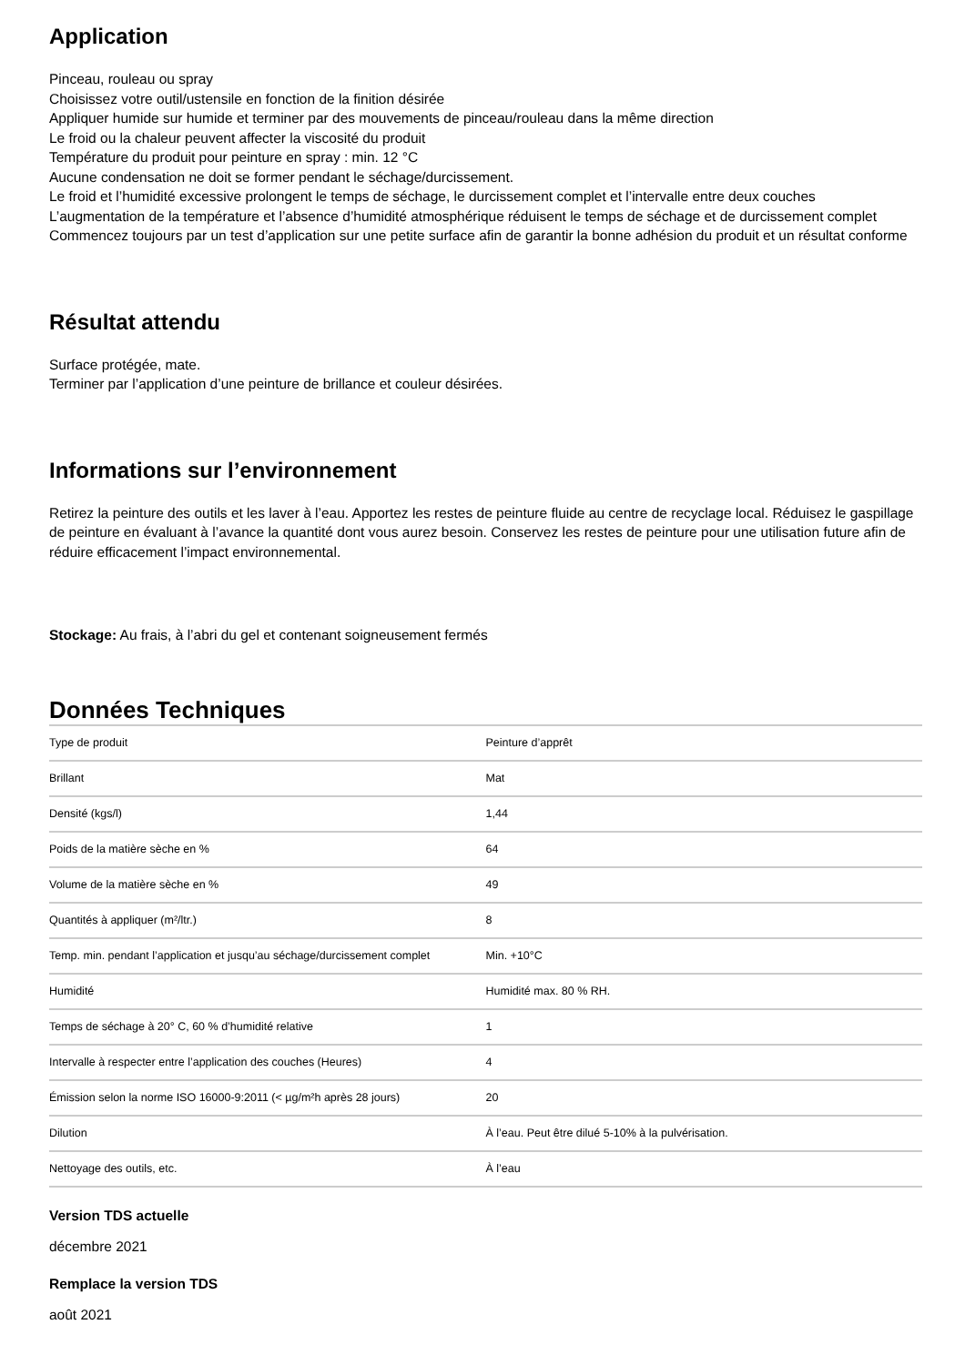Application
Pinceau, rouleau ou spray
Choisissez votre outil/ustensile en fonction de la finition désirée
Appliquer humide sur humide et terminer par des mouvements de pinceau/rouleau dans la même direction
Le froid ou la chaleur peuvent affecter la viscosité du produit
Température du produit pour peinture en spray : min. 12 °C
Aucune condensation ne doit se former pendant le séchage/durcissement.
Le froid et l’humidité excessive prolongent le temps de séchage, le durcissement complet et l’intervalle entre deux couches
L’augmentation de la température et l’absence d’humidité atmosphérique réduisent le temps de séchage et de durcissement complet
Commencez toujours par un test d’application sur une petite surface afin de garantir la bonne adhésion du produit et un résultat conforme
Résultat attendu
Surface protégée, mate.
Terminer par l’application d’une peinture de brillance et couleur désirées.
Informations sur l’environnement
Retirez la peinture des outils et les laver à l’eau. Apportez les restes de peinture fluide au centre de recyclage local. Réduisez le gaspillage de peinture en évaluant à l’avance la quantité dont vous aurez besoin. Conservez les restes de peinture pour une utilisation future afin de réduire efficacement l’impact environnemental.
Stockage: Au frais, à l’abri du gel et contenant soigneusement fermés
Données Techniques
| Type de produit | Peinture d’apprêt |
| Brillant | Mat |
| Densité (kgs/l) | 1,44 |
| Poids de la matière sèche en % | 64 |
| Volume de la matière sèche en % | 49 |
| Quantités à appliquer (m²/ltr.) | 8 |
| Temp. min. pendant l’application et jusqu’au séchage/durcissement complet | Min. +10°C |
| Humidité | Humidité max. 80 % RH. |
| Temps de séchage à 20° C, 60 % d’humidité relative | 1 |
| Intervalle à respecter entre l’application des couches (Heures) | 4 |
| Émission selon la norme ISO 16000-9:2011 (< µg/m²h après 28 jours) | 20 |
| Dilution | À l’eau. Peut être dilué 5-10% à la pulvérisation. |
| Nettoyage des outils, etc. | À l’eau |
Version TDS actuelle
décembre 2021
Remplace la version TDS
août 2021